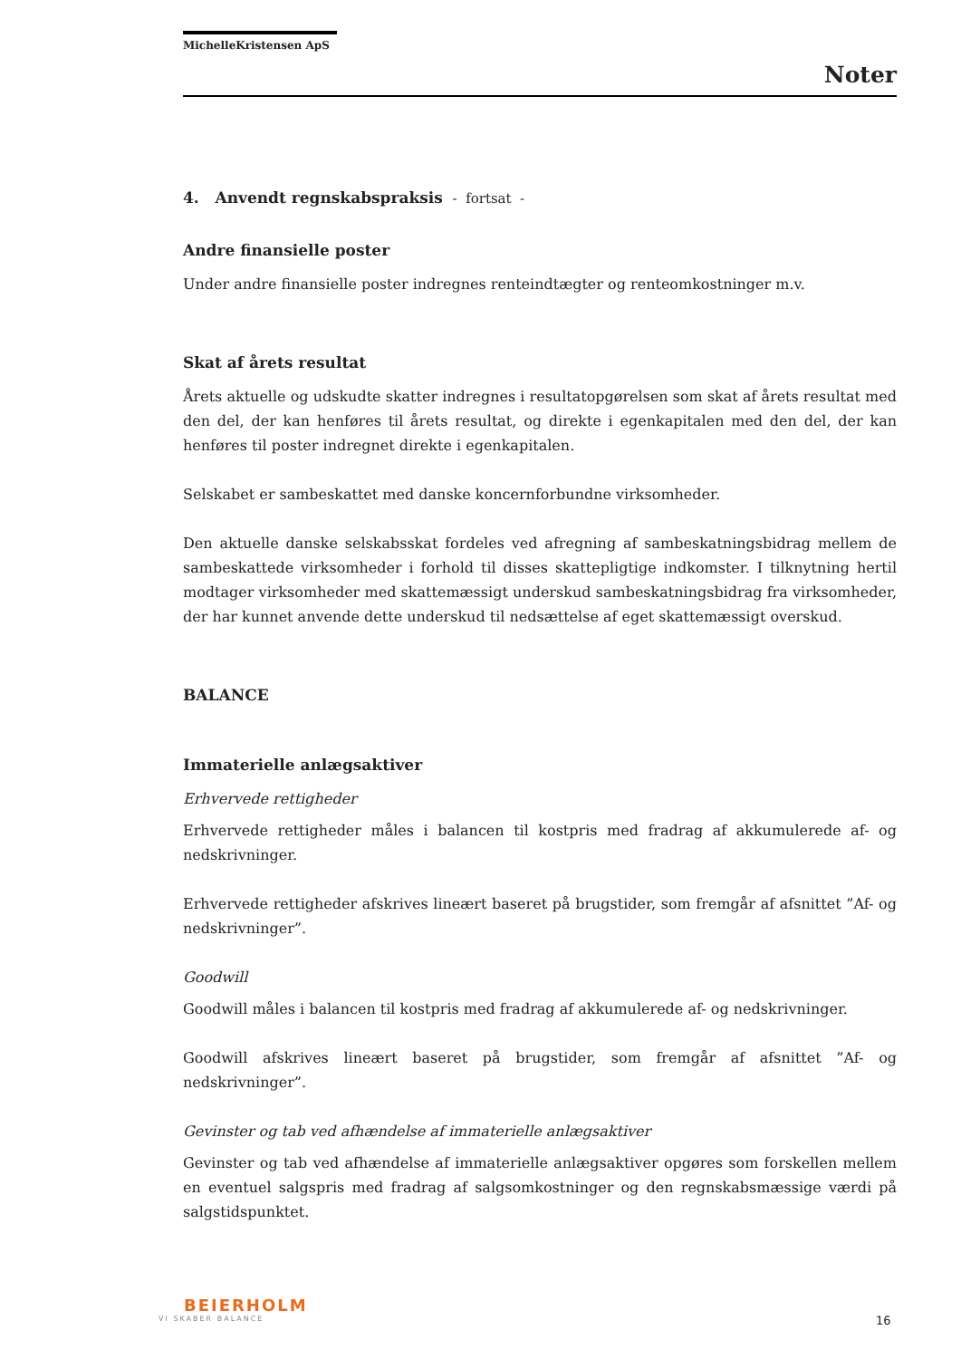MichelleKristensen ApS
Noter
4. Anvendt regnskabspraksis - fortsat -
Andre finansielle poster
Under andre finansielle poster indregnes renteindtægter og renteomkostninger m.v.
Skat af årets resultat
Årets aktuelle og udskudte skatter indregnes i resultatopgørelsen som skat af årets resultat med den del, der kan henføres til årets resultat, og direkte i egenkapitalen med den del, der kan henføres til poster indregnet direkte i egenkapitalen.
Selskabet er sambeskattet med danske koncernforbundne virksomheder.
Den aktuelle danske selskabsskat fordeles ved afregning af sambeskatningsbidrag mellem de sambeskattede virksomheder i forhold til disses skattepligtige indkomster. I tilknytning hertil modtager virksomheder med skattemæssigt underskud sambeskatningsbidrag fra virksomheder, der har kunnet anvende dette underskud til nedsættelse af eget skattemæssigt overskud.
BALANCE
Immaterielle anlægsaktiver
Erhvervede rettigheder
Erhvervede rettigheder måles i balancen til kostpris med fradrag af akkumulerede af- og nedskrivninger.
Erhvervede rettigheder afskrives lineært baseret på brugstider, som fremgår af afsnittet ”Af- og nedskrivninger”.
Goodwill
Goodwill måles i balancen til kostpris med fradrag af akkumulerede af- og nedskrivninger.
Goodwill afskrives lineært baseret på brugstider, som fremgår af afsnittet ”Af- og nedskrivninger”.
Gevinster og tab ved afhændelse af immaterielle anlægsaktiver
Gevinster og tab ved afhændelse af immaterielle anlægsaktiver opgøres som forskellen mellem en eventuel salgspris med fradrag af salgsomkostninger og den regnskabsmæssige værdi på salgstidspunktet.
BEIERHOLM
VI SKABER BALANCE
16